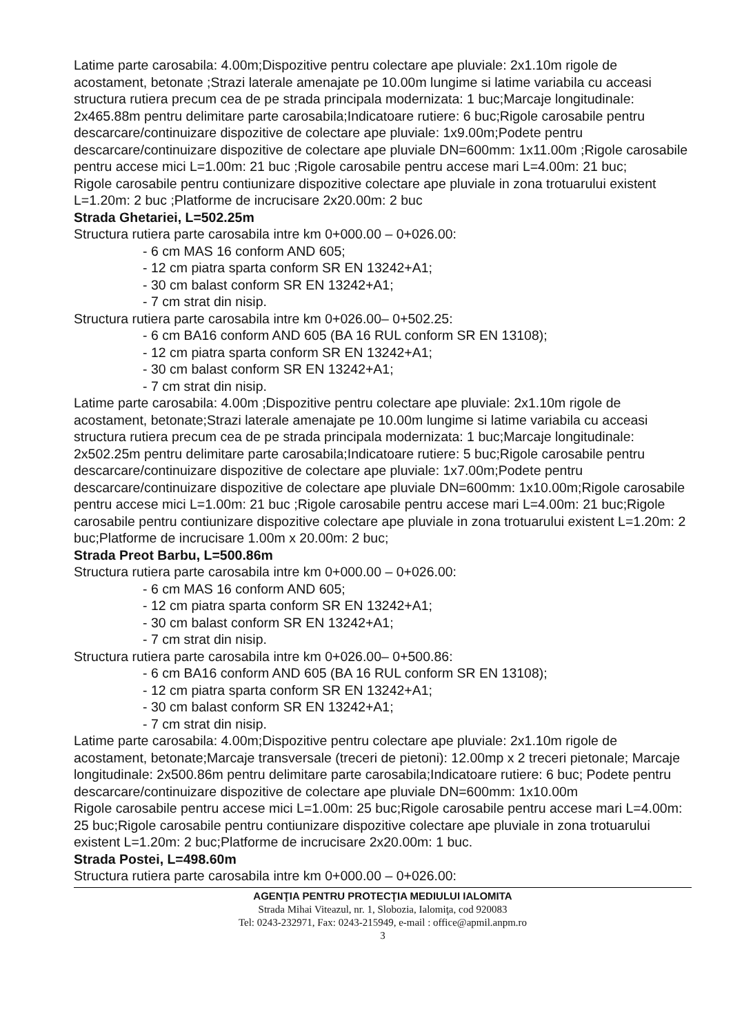Latime parte carosabila: 4.00m;Dispozitive pentru colectare ape pluviale: 2x1.10m rigole de acostament, betonate ;Strazi laterale amenajate pe 10.00m lungime si latime variabila cu acceasi structura rutiera precum cea de pe strada principala modernizata: 1 buc;Marcaje longitudinale: 2x465.88m pentru delimitare parte carosabila;Indicatoare rutiere: 6 buc;Rigole carosabile pentru descarcare/continuizare dispozitive de colectare ape pluviale: 1x9.00m;Podete pentru descarcare/continuizare dispozitive de colectare ape pluviale DN=600mm: 1x11.00m ;Rigole carosabile pentru accese mici L=1.00m: 21 buc ;Rigole carosabile pentru accese mari L=4.00m: 21 buc;
Rigole carosabile pentru contiunizare dispozitive colectare ape pluviale in zona trotuarului existent L=1.20m: 2 buc ;Platforme de incrucisare 2x20.00m: 2 buc
Strada Ghetariei, L=502.25m
Structura rutiera parte carosabila intre km 0+000.00 – 0+026.00:
- 6 cm MAS 16 conform AND 605;
- 12 cm piatra sparta conform SR EN 13242+A1;
- 30 cm balast conform SR EN 13242+A1;
- 7 cm strat din nisip.
Structura rutiera parte carosabila intre km 0+026.00– 0+502.25:
- 6 cm BA16 conform AND 605 (BA 16 RUL conform SR EN 13108);
- 12 cm piatra sparta conform SR EN 13242+A1;
- 30 cm balast conform SR EN 13242+A1;
- 7 cm strat din nisip.
Latime parte carosabila: 4.00m ;Dispozitive pentru colectare ape pluviale: 2x1.10m rigole de acostament, betonate;Strazi laterale amenajate pe 10.00m lungime si latime variabila cu acceasi structura rutiera precum cea de pe strada principala modernizata: 1 buc;Marcaje longitudinale: 2x502.25m pentru delimitare parte carosabila;Indicatoare rutiere: 5 buc;Rigole carosabile pentru descarcare/continuizare dispozitive de colectare ape pluviale: 1x7.00m;Podete pentru descarcare/continuizare dispozitive de colectare ape pluviale DN=600mm: 1x10.00m;Rigole carosabile pentru accese mici L=1.00m: 21 buc ;Rigole carosabile pentru accese mari L=4.00m: 21 buc;Rigole carosabile pentru contiunizare dispozitive colectare ape pluviale in zona trotuarului existent L=1.20m: 2 buc;Platforme de incrucisare 1.00m x 20.00m: 2 buc;
Strada Preot Barbu, L=500.86m
Structura rutiera parte carosabila intre km 0+000.00 – 0+026.00:
- 6 cm MAS 16 conform AND 605;
- 12 cm piatra sparta conform SR EN 13242+A1;
- 30 cm balast conform SR EN 13242+A1;
- 7 cm strat din nisip.
Structura rutiera parte carosabila intre km 0+026.00– 0+500.86:
- 6 cm BA16 conform AND 605 (BA 16 RUL conform SR EN 13108);
- 12 cm piatra sparta conform SR EN 13242+A1;
- 30 cm balast conform SR EN 13242+A1;
- 7 cm strat din nisip.
Latime parte carosabila: 4.00m;Dispozitive pentru colectare ape pluviale: 2x1.10m rigole de acostament, betonate;Marcaje transversale (treceri de pietoni): 12.00mp x 2 treceri pietonale; Marcaje longitudinale: 2x500.86m pentru delimitare parte carosabila;Indicatoare rutiere: 6 buc; Podete pentru descarcare/continuizare dispozitive de colectare ape pluviale DN=600mm: 1x10.00m
Rigole carosabile pentru accese mici L=1.00m: 25 buc;Rigole carosabile pentru accese mari L=4.00m: 25 buc;Rigole carosabile pentru contiunizare dispozitive colectare ape pluviale in zona trotuarului existent L=1.20m: 2 buc;Platforme de incrucisare 2x20.00m: 1 buc.
Strada Postei, L=498.60m
Structura rutiera parte carosabila intre km 0+000.00 – 0+026.00:
AGENŢIA PENTRU PROTECŢIA MEDIULUI IALOMITA
Strada Mihai Viteazul, nr. 1, Slobozia, Ialomiţa, cod 920083
Tel: 0243-232971, Fax: 0243-215949, e-mail : office@apmil.anpm.ro
3